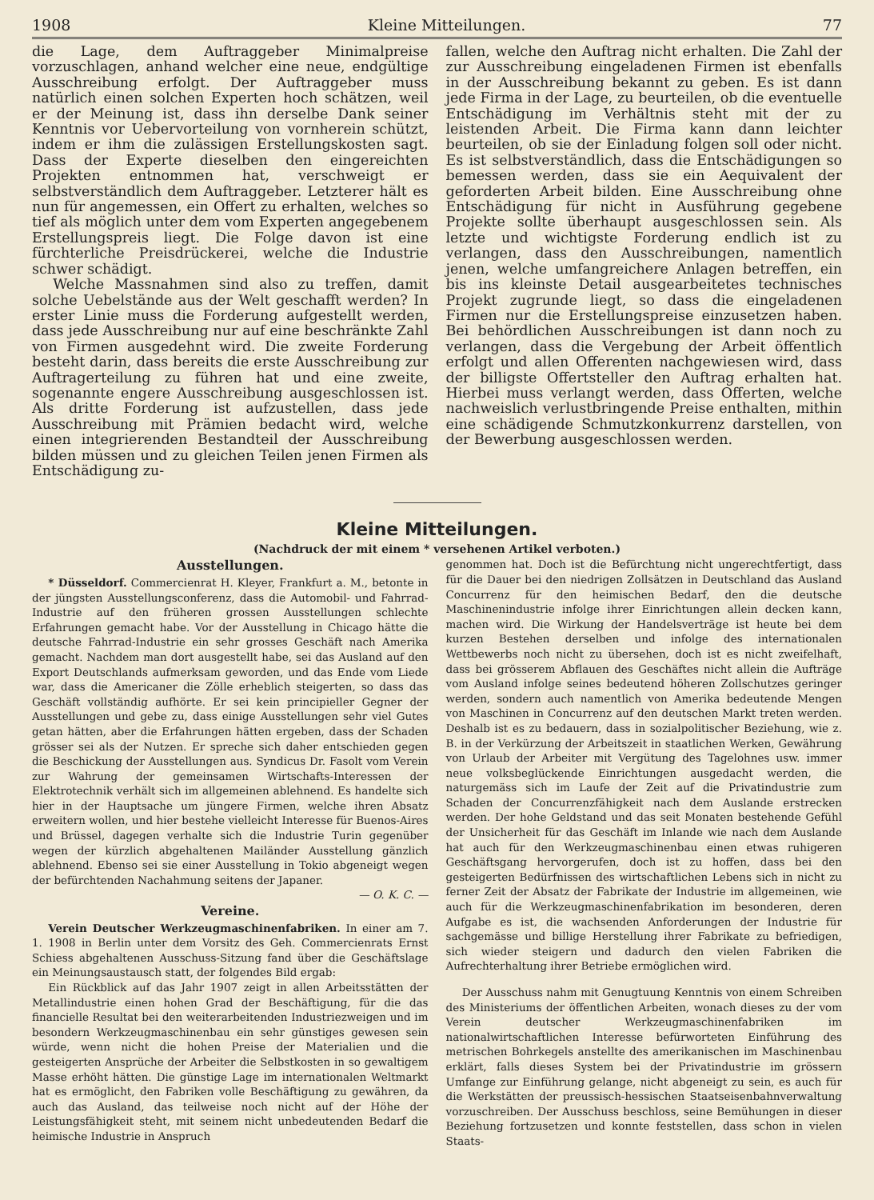1908 Kleine Mitteilungen. 77
die Lage, dem Auftraggeber Minimalpreise vorzuschlagen, anhand welcher eine neue, endgültige Ausschreibung erfolgt. Der Auftraggeber muss natürlich einen solchen Experten hoch schätzen, weil er der Meinung ist, dass ihn derselbe Dank seiner Kenntnis vor Uebervorteilung von vornherein schützt, indem er ihm die zulässigen Erstellungskosten sagt. Dass der Experte dieselben den eingereichten Projekten entnommen hat, verschweigt er selbstverständlich dem Auftraggeber. Letzterer hält es nun für angemessen, ein Offert zu erhalten, welches so tief als möglich unter dem vom Experten angegebenem Erstellungspreis liegt. Die Folge davon ist eine fürchterliche Preisdrückerei, welche die Industrie schwer schädigt.
Welche Massnahmen sind also zu treffen, damit solche Uebelstände aus der Welt geschafft werden? In erster Linie muss die Forderung aufgestellt werden, dass jede Ausschreibung nur auf eine beschränkte Zahl von Firmen ausgedehnt wird. Die zweite Forderung besteht darin, dass bereits die erste Ausschreibung zur Auftragerteilung zu führen hat und eine zweite, sogenannte engere Ausschreibung ausgeschlossen ist. Als dritte Forderung ist aufzustellen, dass jede Ausschreibung mit Prämien bedacht wird, welche einen integrierenden Bestandteil der Ausschreibung bilden müssen und zu gleichen Teilen jenen Firmen als Entschädigung zu-
fallen, welche den Auftrag nicht erhalten. Die Zahl der zur Ausschreibung eingeladenen Firmen ist ebenfalls in der Ausschreibung bekannt zu geben. Es ist dann jede Firma in der Lage, zu beurteilen, ob die eventuelle Entschädigung im Verhältnis steht mit der zu leistenden Arbeit. Die Firma kann dann leichter beurteilen, ob sie der Einladung folgen soll oder nicht. Es ist selbstverständlich, dass die Entschädigungen so bemessen werden, dass sie ein Aequivalent der geforderten Arbeit bilden. Eine Ausschreibung ohne Entschädigung für nicht in Ausführung gegebene Projekte sollte überhaupt ausgeschlossen sein. Als letzte und wichtigste Forderung endlich ist zu verlangen, dass den Ausschreibungen, namentlich jenen, welche umfangreichere Anlagen betreffen, ein bis ins kleinste Detail ausgearbeitetes technisches Projekt zugrunde liegt, so dass die eingeladenen Firmen nur die Erstellungspreise einzusetzen haben. Bei behördlichen Ausschreibungen ist dann noch zu verlangen, dass die Vergebung der Arbeit öffentlich erfolgt und allen Offerenten nachgewiesen wird, dass der billigste Offertsteller den Auftrag erhalten hat. Hierbei muss verlangt werden, dass Offerten, welche nachweislich verlustbringende Preise enthalten, mithin eine schädigende Schmutzkonkurrenz darstellen, von der Bewerbung ausgeschlossen werden.
Kleine Mitteilungen.
(Nachdruck der mit einem * versehenen Artikel verboten.)
Ausstellungen.
* Düsseldorf. Commercienrat H. Kleyer, Frankfurt a. M., betonte in der jüngsten Ausstellungsconferenz, dass die Automobil- und Fahrrad-Industrie auf den früheren grossen Ausstellungen schlechte Erfahrungen gemacht habe. Vor der Ausstellung in Chicago hätte die deutsche Fahrrad-Industrie ein sehr grosses Geschäft nach Amerika gemacht. Nachdem man dort ausgestellt habe, sei das Ausland auf den Export Deutschlands aufmerksam geworden, und das Ende vom Liede war, dass die Americaner die Zölle erheblich steigerten, so dass das Geschäft vollständig aufhörte. Er sei kein principieller Gegner der Ausstellungen und gebe zu, dass einige Ausstellungen sehr viel Gutes getan hätten, aber die Erfahrungen hätten ergeben, dass der Schaden grösser sei als der Nutzen. Er spreche sich daher entschieden gegen die Beschickung der Ausstellungen aus. Syndicus Dr. Fasolt vom Verein zur Wahrung der gemeinsamen Wirtschafts-Interessen der Elektrotechnik verhält sich im allgemeinen ablehnend. Es handelte sich hier in der Hauptsache um jüngere Firmen, welche ihren Absatz erweitern wollen, und hier bestehe vielleicht Interesse für Buenos-Aires und Brüssel, dagegen verhalte sich die Industrie Turin gegenüber wegen der kürzlich abgehaltenen Mailänder Ausstellung gänzlich ablehnend. Ebenso sei sie einer Ausstellung in Tokio abgeneigt wegen der befürchtenden Nachahmung seitens der Japaner.
— O. K. C. —
Vereine.
Verein Deutscher Werkzeugmaschinenfabriken. In einer am 7. 1. 1908 in Berlin unter dem Vorsitz des Geh. Commercienrats Ernst Schiess abgehaltenen Ausschuss-Sitzung fand über die Geschäftslage ein Meinungsaustausch statt, der folgendes Bild ergab:
Ein Rückblick auf das Jahr 1907 zeigt in allen Arbeitsstätten der Metallindustrie einen hohen Grad der Beschäftigung, für die das financielle Resultat bei den weiterarbeitenden Industriezweigen und im besondern Werkzeugmaschinenbau ein sehr günstiges gewesen sein würde, wenn nicht die hohen Preise der Materialien und die gesteigerten Ansprüche der Arbeiter die Selbstkosten in so gewaltigem Masse erhöht hätten. Die günstige Lage im internationalen Weltmarkt hat es ermöglicht, den Fabriken volle Beschäftigung zu gewähren, da auch das Ausland, das teilweise noch nicht auf der Höhe der Leistungsfähigkeit steht, mit seinem nicht unbedeutenden Bedarf die heimische Industrie in Anspruch
genommen hat. Doch ist die Befürchtung nicht ungerechtfertigt, dass für die Dauer bei den niedrigen Zollsätzen in Deutschland das Ausland Concurrenz für den heimischen Bedarf, den die deutsche Maschinenindustrie infolge ihrer Einrichtungen allein decken kann, machen wird. Die Wirkung der Handelsverträge ist heute bei dem kurzen Bestehen derselben und infolge des internationalen Wettbewerbs noch nicht zu übersehen, doch ist es nicht zweifelhaft, dass bei grösserem Abflauen des Geschäftes nicht allein die Aufträge vom Ausland infolge seines bedeutend höheren Zollschutzes geringer werden, sondern auch namentlich von Amerika bedeutende Mengen von Maschinen in Concurrenz auf den deutschen Markt treten werden. Deshalb ist es zu bedauern, dass in sozialpolitischer Beziehung, wie z. B. in der Verkürzung der Arbeitszeit in staatlichen Werken, Gewährung von Urlaub der Arbeiter mit Vergütung des Tagelohnes usw. immer neue volksbeglückende Einrichtungen ausgedacht werden, die naturgemäss sich im Laufe der Zeit auf die Privatindustrie zum Schaden der Concurrenzfähigkeit nach dem Auslande erstrecken werden. Der hohe Geldstand und das seit Monaten bestehende Gefühl der Unsicherheit für das Geschäft im Inlande wie nach dem Auslande hat auch für den Werkzeugmaschinenbau einen etwas ruhigeren Geschäftsgang hervorgerufen, doch ist zu hoffen, dass bei den gesteigerten Bedürfnissen des wirtschaftlichen Lebens sich in nicht zu ferner Zeit der Absatz der Fabrikate der Industrie im allgemeinen, wie auch für die Werkzeugmaschinenfabrikation im besonderen, deren Aufgabe es ist, die wachsenden Anforderungen der Industrie für sachgemässe und billige Herstellung ihrer Fabrikate zu befriedigen, sich wieder steigern und dadurch den vielen Fabriken die Aufrechterhaltung ihrer Betriebe ermöglichen wird.
Der Ausschuss nahm mit Genugtuung Kenntnis von einem Schreiben des Ministeriums der öffentlichen Arbeiten, wonach dieses zu der vom Verein deutscher Werkzeugmaschinenfabriken im nationalwirtschaftlichen Interesse befürworteten Einführung des metrischen Bohrkegels anstellte des amerikanischen im Maschinenbau erklärt, falls dieses System bei der Privatindustrie im grössern Umfange zur Einführung gelange, nicht abgeneigt zu sein, es auch für die Werkstätten der preussisch-hessischen Staatseisenbahnverwaltung vorzuschreiben. Der Ausschuss beschloss, seine Bemühungen in dieser Beziehung fortzusetzen und konnte feststellen, dass schon in vielen Staats-